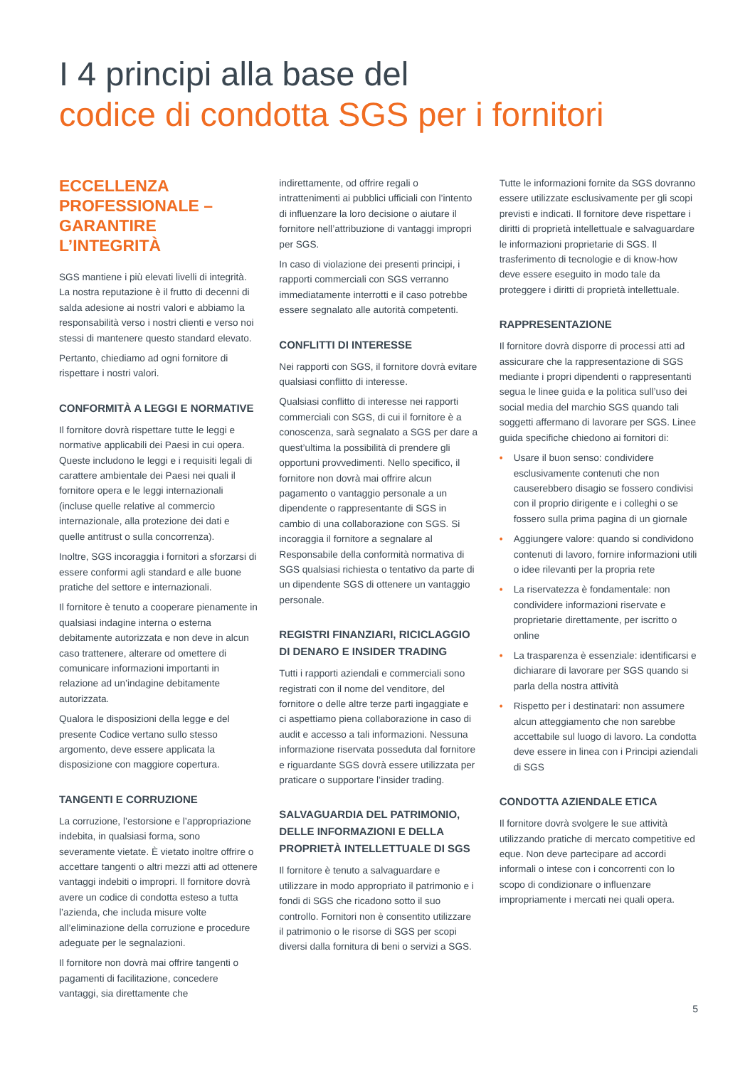I 4 principi alla base del
codice di condotta SGS per i fornitori
ECCELLENZA PROFESSIONALE – GARANTIRE L’INTEGRITÀ
SGS mantiene i più elevati livelli di integrità. La nostra reputazione è il frutto di decenni di salda adesione ai nostri valori e abbiamo la responsabilità verso i nostri clienti e verso noi stessi di mantenere questo standard elevato.
Pertanto, chiediamo ad ogni fornitore di rispettare i nostri valori.
CONFORMITÀ A LEGGI E NORMATIVE
Il fornitore dovrà rispettare tutte le leggi e normative applicabili dei Paesi in cui opera. Queste includono le leggi e i requisiti legali di carattere ambientale dei Paesi nei quali il fornitore opera e le leggi internazionali (incluse quelle relative al commercio internazionale, alla protezione dei dati e quelle antitrust o sulla concorrenza).
Inoltre, SGS incoraggia i fornitori a sforzarsi di essere conformi agli standard e alle buone pratiche del settore e internazionali.
Il fornitore è tenuto a cooperare pienamente in qualsiasi indagine interna o esterna debitamente autorizzata e non deve in alcun caso trattenere, alterare od omettere di comunicare informazioni importanti in relazione ad un’indagine debitamente autorizzata.
Qualora le disposizioni della legge e del presente Codice vertano sullo stesso argomento, deve essere applicata la disposizione con maggiore copertura.
TANGENTI E CORRUZIONE
La corruzione, l’estorsione e l’appropriazione indebita, in qualsiasi forma, sono severamente vietate. È vietato inoltre offrire o accettare tangenti o altri mezzi atti ad ottenere vantaggi indebiti o impropri. Il fornitore dovrà avere un codice di condotta esteso a tutta l’azienda, che includa misure volte all’eliminazione della corruzione e procedure adeguate per le segnalazioni.
Il fornitore non dovrà mai offrire tangenti o pagamenti di facilitazione, concedere vantaggi, sia direttamente che
indirettamente, od offrire regali o intrattenimenti ai pubblici ufficiali con l’intento di influenzare la loro decisione o aiutare il fornitore nell’attribuzione di vantaggi impropri per SGS.
In caso di violazione dei presenti principi, i rapporti commerciali con SGS verranno immediatamente interrotti e il caso potrebbe essere segnalato alle autorità competenti.
CONFLITTI DI INTERESSE
Nei rapporti con SGS, il fornitore dovrà evitare qualsiasi conflitto di interesse.
Qualsiasi conflitto di interesse nei rapporti commerciali con SGS, di cui il fornitore è a conoscenza, sarà segnalato a SGS per dare a quest’ultima la possibilità di prendere gli opportuni provvedimenti. Nello specifico, il fornitore non dovrà mai offrire alcun pagamento o vantaggio personale a un dipendente o rappresentante di SGS in cambio di una collaborazione con SGS. Si incoraggia il fornitore a segnalare al Responsabile della conformità normativa di SGS qualsiasi richiesta o tentativo da parte di un dipendente SGS di ottenere un vantaggio personale.
REGISTRI FINANZIARI, RICICLAGGIO DI DENARO E INSIDER TRADING
Tutti i rapporti aziendali e commerciali sono registrati con il nome del venditore, del fornitore o delle altre terze parti ingaggiate e ci aspettiamo piena collaborazione in caso di audit e accesso a tali informazioni. Nessuna informazione riservata posseduta dal fornitore e riguardante SGS dovrà essere utilizzata per praticare o supportare l’insider trading.
SALVAGUARDIA DEL PATRIMONIO, DELLE INFORMAZIONI E DELLA PROPRIETÀ INTELLETTUALE DI SGS
Il fornitore è tenuto a salvaguardare e utilizzare in modo appropriato il patrimonio e i fondi di SGS che ricadono sotto il suo controllo. Fornitori non è consentito utilizzare il patrimonio o le risorse di SGS per scopi diversi dalla fornitura di beni o servizi a SGS.
Tutte le informazioni fornite da SGS dovranno essere utilizzate esclusivamente per gli scopi previsti e indicati. Il fornitore deve rispettare i diritti di proprietà intellettuale e salvaguardare le informazioni proprietarie di SGS. Il trasferimento di tecnologie e di know-how deve essere eseguito in modo tale da proteggere i diritti di proprietà intellettuale.
RAPPRESENTAZIONE
Il fornitore dovrà disporre di processi atti ad assicurare che la rappresentazione di SGS mediante i propri dipendenti o rappresentanti segua le linee guida e la politica sull’uso dei social media del marchio SGS quando tali soggetti affermano di lavorare per SGS. Linee guida specifiche chiedono ai fornitori di:
• Usare il buon senso: condividere esclusivamente contenuti che non causerebbero disagio se fossero condivisi con il proprio dirigente e i colleghi o se fossero sulla prima pagina di un giornale
• Aggiungere valore: quando si condividono contenuti di lavoro, fornire informazioni utili o idee rilevanti per la propria rete
• La riservatezza è fondamentale: non condividere informazioni riservate e proprietarie direttamente, per iscritto o online
• La trasparenza è essenziale: identificarsi e dichiarare di lavorare per SGS quando si parla della nostra attività
• Rispetto per i destinatari: non assumere alcun atteggiamento che non sarebbe accettabile sul luogo di lavoro. La condotta deve essere in linea con i Principi aziendali di SGS
CONDOTTA AZIENDALE ETICA
Il fornitore dovrà svolgere le sue attività utilizzando pratiche di mercato competitive ed eque. Non deve partecipare ad accordi informali o intese con i concorrenti con lo scopo di condizionare o influenzare impropriamente i mercati nei quali opera.
5